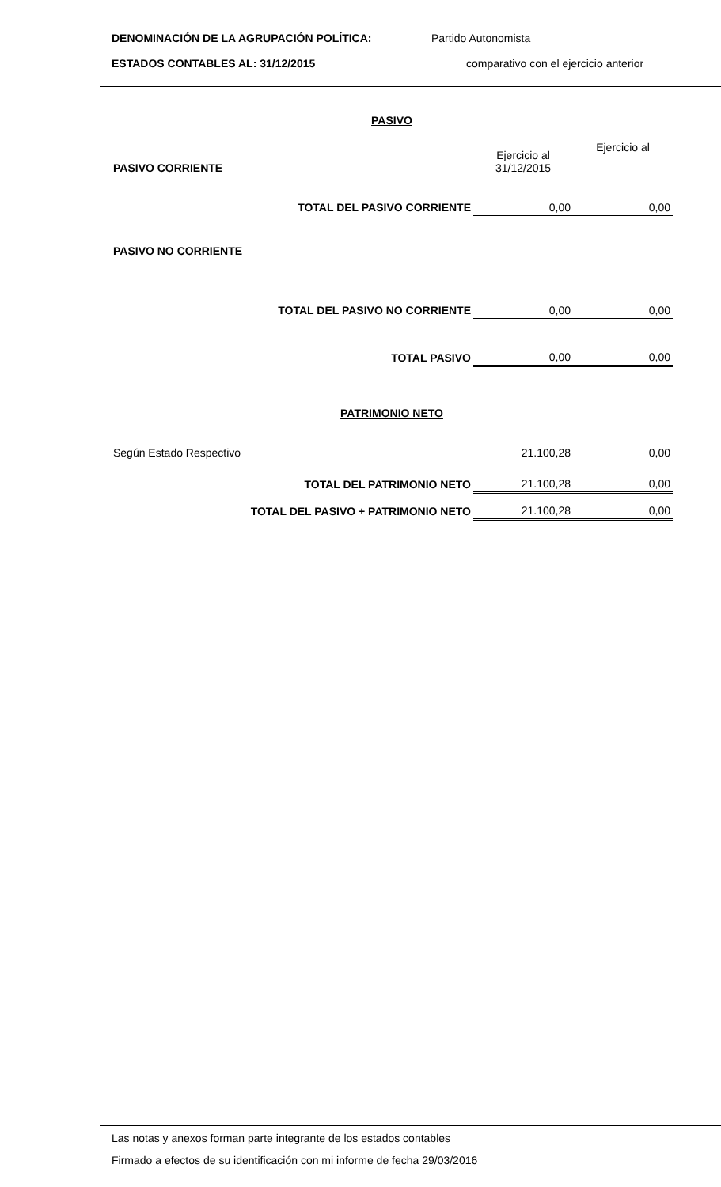DENOMINACIÓN DE LA AGRUPACIÓN POLÍTICA: Partido Autonomista
ESTADOS CONTABLES AL: 31/12/2015 comparativo con el ejercicio anterior
| PASIVO | | |
| PASIVO CORRIENTE | Ejercicio al 31/12/2015 | Ejercicio al |
| TOTAL DEL PASIVO CORRIENTE | 0,00 | 0,00 |
| PASIVO NO CORRIENTE | | |
| TOTAL DEL PASIVO NO CORRIENTE | 0,00 | 0,00 |
| TOTAL PASIVO | 0,00 | 0,00 |
| PATRIMONIO NETO | | |
| Según Estado Respectivo | 21.100,28 | 0,00 |
| TOTAL DEL PATRIMONIO NETO | 21.100,28 | 0,00 |
| TOTAL DEL PASIVO + PATRIMONIO NETO | 21.100,28 | 0,00 |
Las notas y anexos forman parte integrante de los estados contables
Firmado a efectos de su identificación con mi informe de fecha 29/03/2016